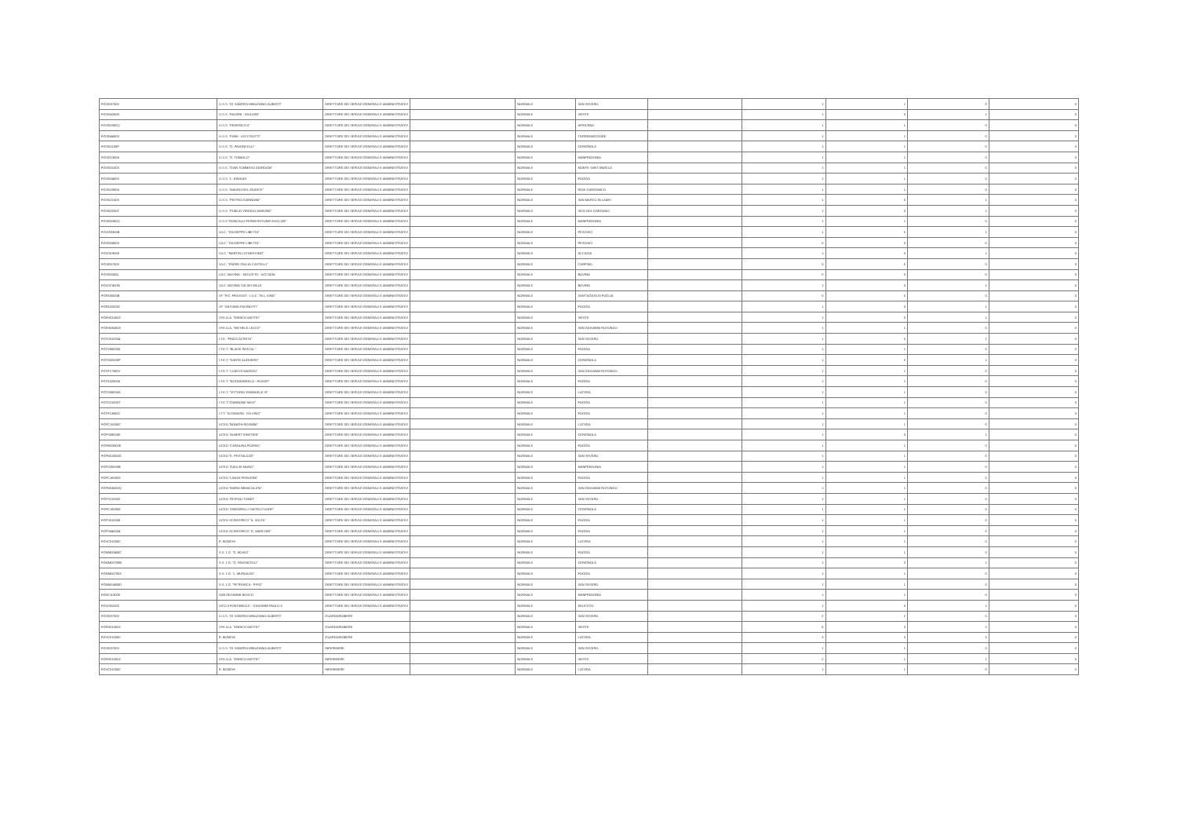| FGIS03700V | I.I.S.S. "DI SANGRO-MINUZIANO-ALBERTI" | DIRETTORE DEI SERVIZI GENERALI E AMMINISTRATIVI | | NORMALE | SAN SEVERO | | 1 | 1 | 0 | 0 |
| FGIS04300D | I.I.S.S. "FAZZINI - GIULIANI" | DIRETTORE DEI SERVIZI GENERALI E AMMINISTRATIVI | | NORMALE | VIESTE | | 1 | 0 | 1 | 0 |
| FGIS00300Q | I.I.S.S. "FEDERICO II" | DIRETTORE DEI SERVIZI GENERALI E AMMINISTRATIVI | | NORMALE | APRICENA | | 1 | 1 | 0 | 0 |
| FGIS04400X | I.I.S.S. "FIANI - LECCISOTTI" | DIRETTORE DEI SERVIZI GENERALI E AMMINISTRATIVI | | NORMALE | TORREMAGGIORE | | 1 | 1 | 0 | 0 |
| FGIS01100P | I.I.S.S. "G. PAVONCELLI" | DIRETTORE DEI SERVIZI GENERALI E AMMINISTRATIVI | | NORMALE | CERIGNOLA | | 1 | 1 | 0 | 0 |
| FGIS01300A | I.I.S.S. "G. TONIOLO" | DIRETTORE DEI SERVIZI GENERALI E AMMINISTRATIVI | | NORMALE | MANFREDONIA | | 1 | 1 | 0 | 0 |
| FGIS00100X | I.I.S.S. "GIAN TOMMASO GIORDANI" | DIRETTORE DEI SERVIZI GENERALI E AMMINISTRATIVI | | NORMALE | MONTE SANT'ANGELO | | 1 | 1 | 0 | 0 |
| FGIS00400V | I.I.S.S. "L. EINAUDI | DIRETTORE DEI SERVIZI GENERALI E AMMINISTRATIVI | | NORMALE | FOGGIA | | 1 | 1 | 0 | 0 |
| FGIS01900A | I.I.S.S. "MAURO DEL GIUDICE" | DIRETTORE DEI SERVIZI GENERALI E AMMINISTRATIVI | | NORMALE | RODI GARGANICO | | 1 | 1 | 0 | 0 |
| FGIS02100X | I.I.S.S. "PIETRO GIANNONE" | DIRETTORE DEI SERVIZI GENERALI E AMMINISTRATIVI | | NORMALE | SAN MARCO IN LAMIS | | 1 | 0 | 1 | 0 |
| FGIS00200Y | I.I.S.S. "PUBLIO VIRGILIO MARONE" | DIRETTORE DEI SERVIZI GENERALI E AMMINISTRATIVI | | NORMALE | VICO DEL GARGANO | | 1 | 0 | 1 | 0 |
| FGIS05300Q | I.I.S.S."RONCALLI-FERMI-ROTUNDI-EUCLIDE" | DIRETTORE DEI SERVIZI GENERALI E AMMINISTRATIVI | | NORMALE | MANFREDONIA | | 1 | 1 | 0 | 0 |
| FGIC83300B | I.O.C. "GIUSEPPE LIBETTA" | DIRETTORE DEI SERVIZI GENERALI E AMMINISTRATIVI | | NORMALE | PESCHICI | | 1 | 0 | 1 | 0 |
| FGIS05800X | I.O.C. "GIUSEPPE LIBETTA" | DIRETTORE DEI SERVIZI GENERALI E AMMINISTRATIVI | | NORMALE | PESCHICI | | 0 | 0 | 0 | 0 |
| FGIC81900E | I.O.C. "MARTIN LUTHER KING" | DIRETTORE DEI SERVIZI GENERALI E AMMINISTRATIVI | | NORMALE | ACCADIA | | 1 | 0 | 1 | 0 |
| FGIS05700X | I.O.C. "PADRE GIULIO CASTELLI" | DIRETTORE DEI SERVIZI GENERALI E AMMINISTRATIVI | | NORMALE | CARPINO | | 0 | 0 | 0 | 0 |
| FGIS05300L | I.O.C. BOVINO - DELICETO - ACCADIA | DIRETTORE DEI SERVIZI GENERALI E AMMINISTRATIVI | | NORMALE | BOVINO | | 0 | 0 | 0 | 0 |
| FGIC87400N | I.O.C. BOVINO VIA DEI MILLE | DIRETTORE DEI SERVIZI GENERALI E AMMINISTRATIVI | | NORMALE | BOVINO | | 1 | 0 | 1 | 0 |
| FGRI05000B | I.P. "P.G. FRASSATI - I.O.C. "M.L. KING" | DIRETTORE DEI SERVIZI GENERALI E AMMINISTRATIVI | | NORMALE | SANT'AGATA DI PUGLIA | | 0 | 0 | 0 | 0 |
| FGRI02000G | I.P. "ANTONIO PACINOTTI" | DIRETTORE DEI SERVIZI GENERALI E AMMINISTRATIVI | | NORMALE | FOGGIA | | 1 | 0 | 1 | 0 |
| FGRH010002 | I.P.E.O.A. "ENRICO MATTEI" | DIRETTORE DEI SERVIZI GENERALI E AMMINISTRATIVI | | NORMALE | VIESTE | | 1 | 0 | 1 | 0 |
| FGRH060003 | I.P.E.O.A. "MICHELE LECCE" | DIRETTORE DEI SERVIZI GENERALI E AMMINISTRATIVI | | NORMALE | SAN GIOVANNI ROTONDO | | 1 | 1 | 0 | 0 |
| FGTD010004 | I.T.E. "FRACCACRETA" | DIRETTORE DEI SERVIZI GENERALI E AMMINISTRATIVI | | NORMALE | SAN SEVERO | | 1 | 0 | 1 | 0 |
| FGTD060005 | I.T.E.T. "BLAISE PASCAL" | DIRETTORE DEI SERVIZI GENERALI E AMMINISTRATIVI | | NORMALE | FOGGIA | | 1 | 1 | 0 | 0 |
| FGTD02000P | I.T.E.T. "DANTE ALIGHIERI" | DIRETTORE DEI SERVIZI GENERALI E AMMINISTRATIVI | | NORMALE | CERIGNOLA | | 1 | 0 | 1 | 0 |
| FGTF17000V | I.T.E.T. "LUIGI DI MAGGIO" | DIRETTORE DEI SERVIZI GENERALI E AMMINISTRATIVI | | NORMALE | SAN GIOVANNI ROTONDO | | 1 | 1 | 0 | 0 |
| FGTE020006 | I.T.E.T. "NOTARANGELO - ROSATI" | DIRETTORE DEI SERVIZI GENERALI E AMMINISTRATIVI | | NORMALE | FOGGIA | | 1 | 1 | 0 | 0 |
| FGTD08000A | I.T.E.T. "VITTORIO EMANUELE III" | DIRETTORE DEI SERVIZI GENERALI E AMMINISTRATIVI | | NORMALE | LUCERA | | 1 | 1 | 0 | 0 |
| FGTD21000T | I.T.E.T."GIANNONE MASI" | DIRETTORE DEI SERVIZI GENERALI E AMMINISTRATIVI | | NORMALE | FOGGIA | | 1 | 1 | 0 | 0 |
| FGTF13000C | I.T.T. "ALTAMURA - DA VINCI" | DIRETTORE DEI SERVIZI GENERALI E AMMINISTRATIVI | | NORMALE | FOGGIA | | 1 | 1 | 0 | 0 |
| FGPC15000C | LICEO "BONGHI-ROSMINI" | DIRETTORE DEI SERVIZI GENERALI E AMMINISTRATIVI | | NORMALE | LUCERA | | 1 | 1 | 0 | 0 |
| FGPS08000E | LICEO "ALBERT EINSTEIN" | DIRETTORE DEI SERVIZI GENERALI E AMMINISTRATIVI | | NORMALE | CERIGNOLA | | 1 | 0 | 1 | 0 |
| FGPM03000E | LICEO "CAROLINA POERIO" | DIRETTORE DEI SERVIZI GENERALI E AMMINISTRATIVI | | NORMALE | FOGGIA | | 1 | 1 | 0 | 0 |
| FGPM10000G | LICEO "E. PESTALOZZI" | DIRETTORE DEI SERVIZI GENERALI E AMMINISTRATIVI | | NORMALE | SAN SEVERO | | 1 | 1 | 0 | 0 |
| FGPS20000B | LICEO "GALILEI-MORO" | DIRETTORE DEI SERVIZI GENERALI E AMMINISTRATIVI | | NORMALE | MANFREDONIA | | 1 | 1 | 0 | 0 |
| FGPC160003 | LICEO "LANZA-PERUGINI" | DIRETTORE DEI SERVIZI GENERALI E AMMINISTRATIVI | | NORMALE | FOGGIA | | 1 | 1 | 0 | 0 |
| FGPM05000Q | LICEO "MARIA IMMACOLATA" | DIRETTORE DEI SERVIZI GENERALI E AMMINISTRATIVI | | NORMALE | SAN GIOVANNI ROTONDO | | 1 | 1 | 0 | 0 |
| FGPS210002 | LICEO "RISPOLI-TONDI" | DIRETTORE DEI SERVIZI GENERALI E AMMINISTRATIVI | | NORMALE | SAN SEVERO | | 1 | 1 | 0 | 0 |
| FGPC180008 | LICEO "ZINGARELLI-SACRO CUORE" | DIRETTORE DEI SERVIZI GENERALI E AMMINISTRATIVI | | NORMALE | CERIGNOLA | | 1 | 1 | 0 | 0 |
| FGPS010008 | LICEO SCIENTIFICO "A. VOLTA" | DIRETTORE DEI SERVIZI GENERALI E AMMINISTRATIVI | | NORMALE | FOGGIA | | 1 | 1 | 0 | 0 |
| FGPS040004 | LICEO SCIENTIFICO "G. MARCONI" | DIRETTORE DEI SERVIZI GENERALI E AMMINISTRATIVI | | NORMALE | FOGGIA | | 1 | 1 | 0 | 0 |
| FGVC01000C | R. BONGHI | DIRETTORE DEI SERVIZI GENERALI E AMMINISTRATIVI | | NORMALE | LUCERA | | 1 | 1 | 0 | 0 |
| FGMM00400C | S.S. 1 G. "G. BOVIO" | DIRETTORE DEI SERVIZI GENERALI E AMMINISTRATIVI | | NORMALE | FOGGIA | | 1 | 1 | 0 | 0 |
| FGMM00700B | S.S. 1 G. "G. PAVONCELLI" | DIRETTORE DEI SERVIZI GENERALI E AMMINISTRATIVI | | NORMALE | CERIGNOLA | | 1 | 0 | 1 | 0 |
| FGMM00700X | S.S. 1 G. "L. MURIALDO" | DIRETTORE DEI SERVIZI GENERALI E AMMINISTRATIVI | | NORMALE | FOGGIA | | 1 | 1 | 0 | 0 |
| FGMM14800D | S.S. 1 G. "PETRARCA - P.PIO" | DIRETTORE DEI SERVIZI GENERALI E AMMINISTRATIVI | | NORMALE | SAN SEVERO | | 1 | 1 | 0 | 0 |
| FGEE11300E | SAN GIOVANNI BOSCO | DIRETTORE DEI SERVIZI GENERALI E AMMINISTRATIVI | | NORMALE | MANFREDONIA | | 1 | 1 | 0 | 0 |
| FGIC80200C | VICO II FONTANELLE - GIOVANNI PAOLO II | DIRETTORE DEI SERVIZI GENERALI E AMMINISTRATIVI | | NORMALE | DELICETO | | 1 | 0 | 1 | 0 |
| FGIS03700V | I.I.S.S. "DI SANGRO-MINUZIANO-ALBERTI" | GUARDAROBIERE | | NORMALE | SAN SEVERO | | 2 | 2 | 0 | 0 |
| FGRH010002 | I.P.E.O.A. "ENRICO MATTEI" | GUARDAROBIERE | | NORMALE | VIESTE | | 5 | 3 | 2 | 0 |
| FGVC01000C | R. BONGHI | GUARDAROBIERE | | NORMALE | LUCERA | | 3 | 3 | 0 | 0 |
| FGIS03700V | I.I.S.S. "DI SANGRO-MINUZIANO-ALBERTI" | INFERMIERE | | NORMALE | SAN SEVERO | | 1 | 1 | 0 | 0 |
| FGRH010002 | I.P.E.O.A. "ENRICO MATTEI" | INFERMIERE | | NORMALE | VIESTE | | 2 | 1 | 1 | 0 |
| FGVC01000C | R. BONGHI | INFERMIERE | | NORMALE | LUCERA | | 1 | 1 | 0 | 0 |